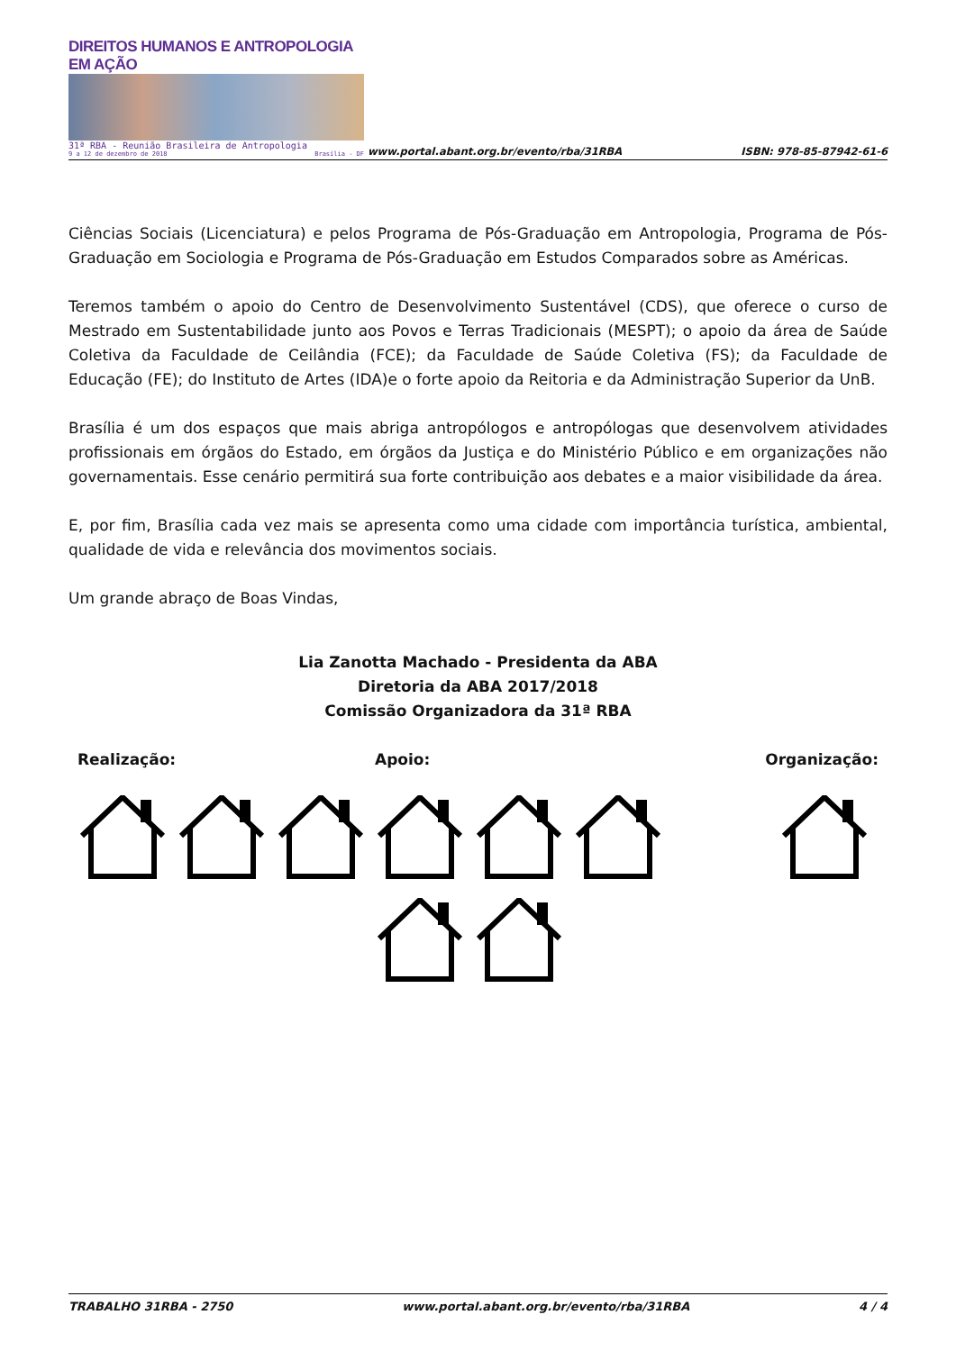DIREITOS HUMANOS E ANTROPOLOGIA EM AÇÃO
31ª RBA - Reunião Brasileira de Antropologia
9 a 12 de dezembro de 2018 Brasília - DF
www.portal.abant.org.br/evento/rba/31RBA
ISBN: 978-85-87942-61-6
Ciências Sociais (Licenciatura) e pelos Programa de Pós-Graduação em Antropologia, Programa de Pós-Graduação em Sociologia e Programa de Pós-Graduação em Estudos Comparados sobre as Américas.
Teremos também o apoio do Centro de Desenvolvimento Sustentável (CDS), que oferece o curso de Mestrado em Sustentabilidade junto aos Povos e Terras Tradicionais (MESPT); o apoio da área de Saúde Coletiva da Faculdade de Ceilândia (FCE); da Faculdade de Saúde Coletiva (FS); da Faculdade de Educação (FE); do Instituto de Artes (IDA)e o forte apoio da Reitoria e da Administração Superior da UnB.
Brasília é um dos espaços que mais abriga antropólogos e antropólogas que desenvolvem atividades profissionais em órgãos do Estado, em órgãos da Justiça e do Ministério Público e em organizações não governamentais. Esse cenário permitirá sua forte contribuição aos debates e a maior visibilidade da área.
E, por fim, Brasília cada vez mais se apresenta como uma cidade com importância turística, ambiental, qualidade de vida e relevância dos movimentos sociais.
Um grande abraço de Boas Vindas,
Lia Zanotta Machado - Presidenta da ABA
Diretoria da ABA 2017/2018
Comissão Organizadora da 31ª RBA
Realização: Apoio:
Organização:
TRABALHO 31RBA - 2750 www.portal.abant.org.br/evento/rba/31RBA 4 / 4